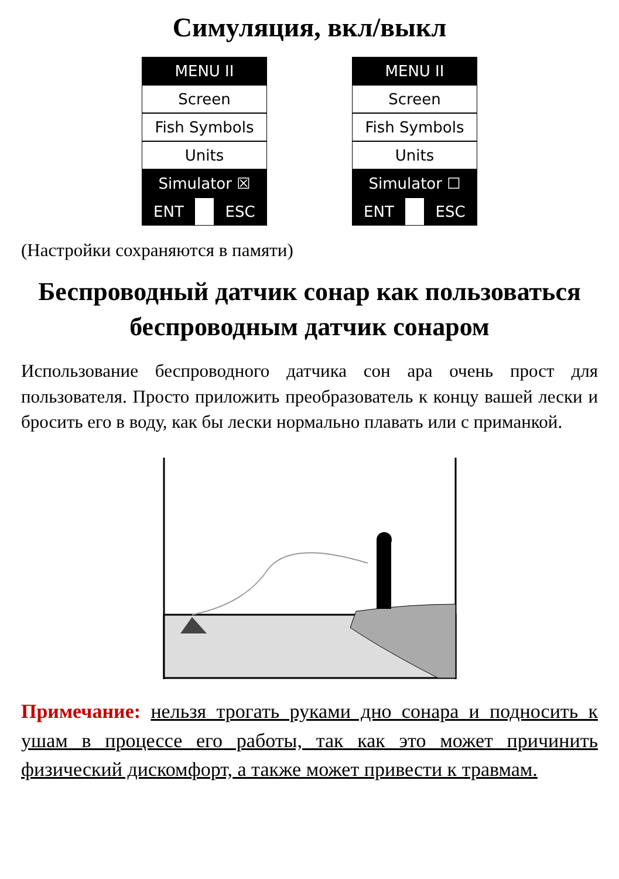Симуляция, вкл/выкл
MENU II
Screen
Fish Symbols
Units
Simulator ☒
ENT ESC
MENU II
Screen
Fish Symbols
Units
Simulator ☐
ENT ESC
(Настройки сохраняются в памяти)
Беспроводный датчик сонар как пользоваться беспроводным датчик сонаром
Использование беспроводного датчика сон ара очень прост для пользователя. Просто приложить преобразователь к концу вашей лески и бросить его в воду, как бы лески нормально плавать или с приманкой.
Примечание: нельзя трогать руками дно сонара и подносить к ушам в процессе его работы, так как это может причинить физический дискомфорт, а также может привести к травмам.